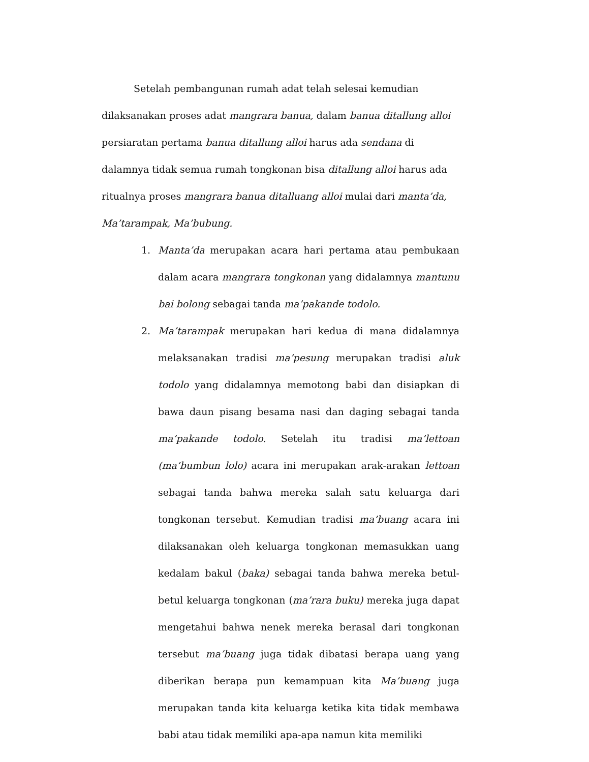Setelah pembangunan rumah adat telah selesai kemudian dilaksanakan proses adat mangrara banua, dalam banua ditallung alloi persiaratan pertama banua ditallung alloi harus ada sendana di dalamnya tidak semua rumah tongkonan bisa ditallung alloi harus ada ritualnya proses mangrara banua ditalluang alloi mulai dari manta’da, Ma’tarampak, Ma’bubung.
1. Manta’da merupakan acara hari pertama atau pembukaan dalam acara mangrara tongkonan yang didalamnya mantunu bai bolong sebagai tanda ma’pakande todolo.
2. Ma’tarampak merupakan hari kedua di mana didalamnya melaksanakan tradisi ma’pesung merupakan tradisi aluk todolo yang didalamnya memotong babi dan disiapkan di bawa daun pisang besama nasi dan daging sebagai tanda ma’pakande todolo. Setelah itu tradisi ma’lettoan (ma’bumbun lolo) acara ini merupakan arak-arakan lettoan sebagai tanda bahwa mereka salah satu keluarga dari tongkonan tersebut. Kemudian tradisi ma’buang acara ini dilaksanakan oleh keluarga tongkonan memasukkan uang kedalam bakul (baka) sebagai tanda bahwa mereka betul-betul keluarga tongkonan (ma’rara buku) mereka juga dapat mengetahui bahwa nenek mereka berasal dari tongkonan tersebut ma’buang juga tidak dibatasi berapa uang yang diberikan berapa pun kemampuan kita Ma’buang juga merupakan tanda kita keluarga ketika kita tidak membawa babi atau tidak memiliki apa-apa namun kita memiliki